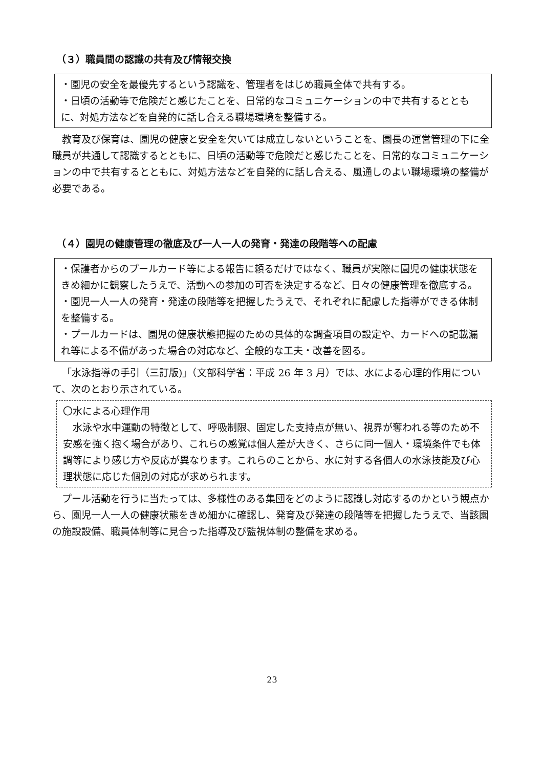（３）職員間の認識の共有及び情報交換
・園児の安全を最優先するという認識を、管理者をはじめ職員全体で共有する。
・日頃の活動等で危険だと感じたことを、日常的なコミュニケーションの中で共有するとともに、対処方法などを自発的に話し合える職場環境を整備する。
教育及び保育は、園児の健康と安全を欠いては成立しないということを、園長の運営管理の下に全職員が共通して認識するとともに、日頃の活動等で危険だと感じたことを、日常的なコミュニケーションの中で共有するとともに、対処方法などを自発的に話し合える、風通しのよい職場環境の整備が必要である。
（４）園児の健康管理の徹底及び一人一人の発育・発達の段階等への配慮
・保護者からのプールカード等による報告に頼るだけではなく、職員が実際に園児の健康状態をきめ細かに観察したうえで、活動への参加の可否を決定するなど、日々の健康管理を徹底する。
・園児一人一人の発育・発達の段階等を把握したうえで、それぞれに配慮した指導ができる体制を整備する。
・プールカードは、園児の健康状態把握のための具体的な調査項目の設定や、カードへの記載漏れ等による不備があった場合の対応など、全般的な工夫・改善を図る。
「水泳指導の手引（三訂版)」（文部科学省：平成 26 年 3 月）では、水による心理的作用について、次のとおり示されている。
〇水による心理作用
　水泳や水中運動の特徴として、呼吸制限、固定した支持点が無い、視界が奪われる等のため不安感を強く抱く場合があり、これらの感覚は個人差が大きく、さらに同一個人・環境条件でも体調等により感じ方や反応が異なります。これらのことから、水に対する各個人の水泳技能及び心理状態に応じた個別の対応が求められます。
プール活動を行うに当たっては、多様性のある集団をどのように認識し対応するのかという観点から、園児一人一人の健康状態をきめ細かに確認し、発育及び発達の段階等を把握したうえで、当該園の施設設備、職員体制等に見合った指導及び監視体制の整備を求める。
23